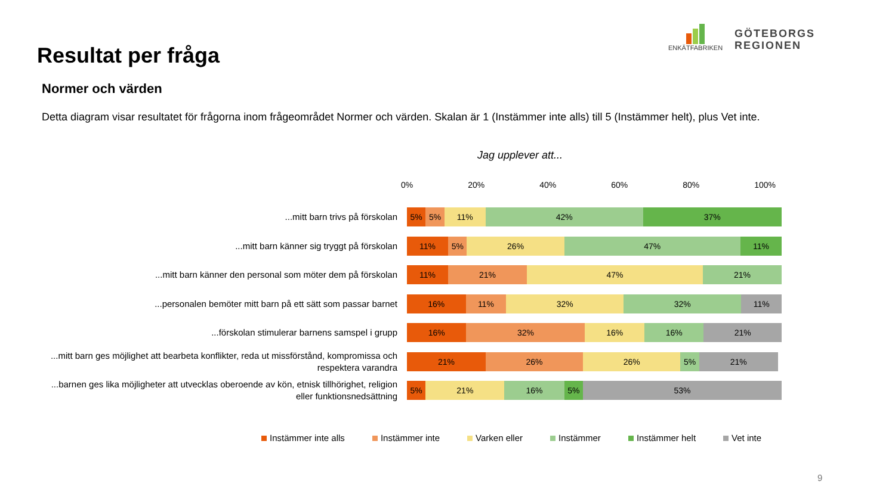Resultat per fråga
ENKÄTFABRIKEN
GÖTEBORGS
REGIONEN
Normer och värden
Detta diagram visar resultatet för frågorna inom frågeområdet Normer och värden. Skalan är 1 (Instämmer inte alls) till 5 (Instämmer helt), plus Vet inte.
Jag upplever att...
0% 20% 40% 60% 80% 100%
...mitt barn trivs på förskolan
5% 5% 11% 42% 37%
...mitt barn känner sig tryggt på förskolan
11% 5% 26% 47% 11%
...mitt barn känner den personal som möter dem på förskolan
11% 21% 47% 21%
...personalen bemöter mitt barn på ett sätt som passar barnet
16% 11% 32% 32% 11%
...förskolan stimulerar barnens samspel i grupp
16% 32% 16% 16% 21%
...mitt barn ges möjlighet att bearbeta konflikter, reda ut missförstånd, kompromissa och respektera varandra
21% 26% 26% 5% 21%
...barnen ges lika möjligheter att utvecklas oberoende av kön, etnisk tillhörighet, religion eller funktionsnedsättning
5% 21% 16% 5% 53%
Instämmer inte alls Instämmer inte Varken eller Instämmer Instämmer helt Vet inte
9